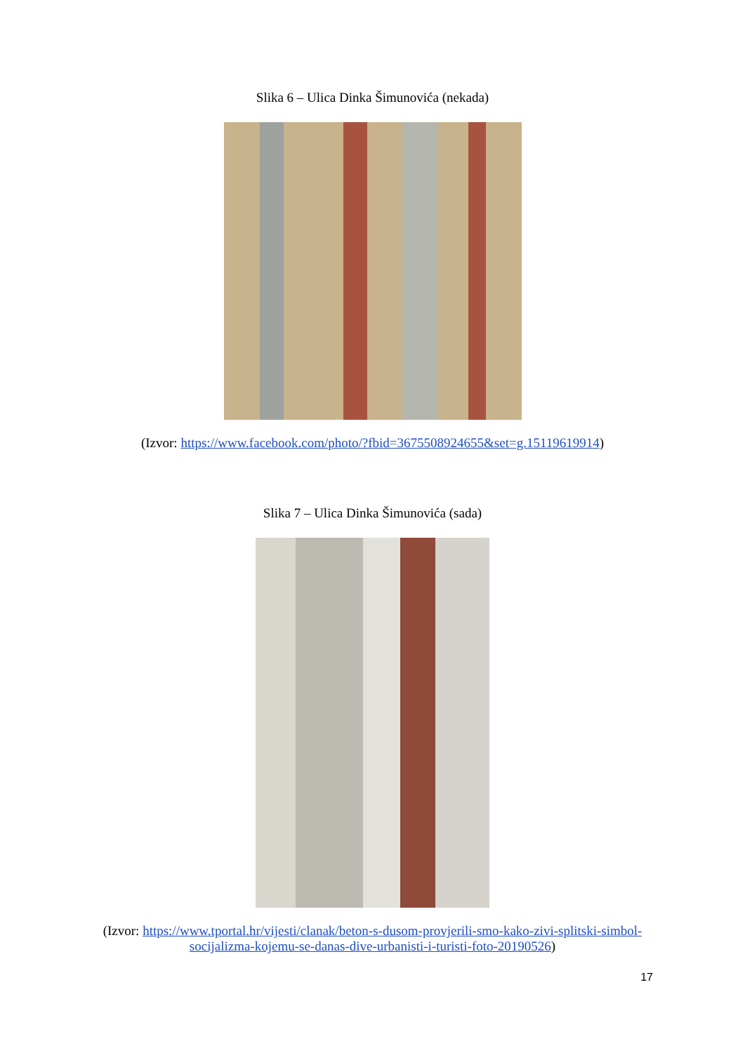Slika 6 – Ulica Dinka Šimunovića (nekada)
(Izvor: https://www.facebook.com/photo/?fbid=3675508924655&set=g.15119619914)
Slika 7 – Ulica Dinka Šimunovića (sada)
(Izvor: https://www.tportal.hr/vijesti/clanak/beton-s-dusom-provjerili-smo-kako-zivi-splitski-simbol-socijalizma-kojemu-se-danas-dive-urbanisti-i-turisti-foto-20190526)
17